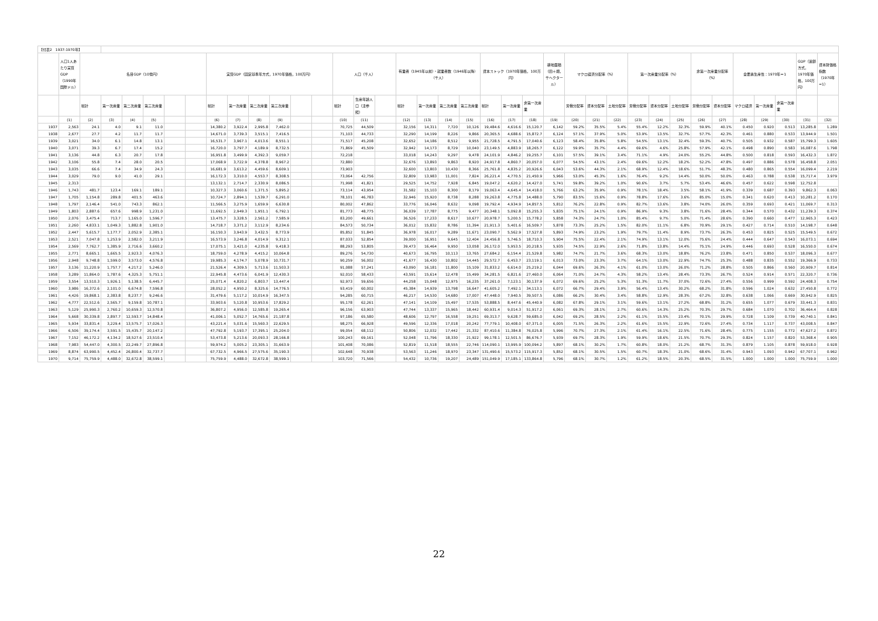| 【付表2 1937-1970年】 | | | | | | | | | | | | | | | | | | | | | | | | | | | | | | | | | | | | | |
| --- | --- | --- | --- | --- | --- | --- | --- | --- | --- | --- | --- | --- | --- | --- | --- | --- | --- | --- | --- | --- | --- | --- | --- | --- | --- | --- | --- | --- | --- | --- | --- | --- | --- | --- | --- | --- | --- |
| | 人口1人あたり実質GDP（1990年国際ドル） | 名目GDP（10億円） | | | | | | 実質GDP（固定基準年方式，1970年価格，100万円） | | | | | | 人口（千人） | | | 有業者（1945年以前）・就業者数（1946年以降）（千人） | | | | 資本ストック（1970年価格，100万円） | | | 耕地面積（田＋畑，千ヘクタール） | マクロ経済分配率（%） | | | 第一次産業分配率（%） | | | 非第一次産業分配率（%） | | 全要素生産性：1970年＝1 | | | GDP（連鎖方式，1970年価格，100万円） | 資本財価格指数（1970年=1） |
| | | 総計 | 第一次産業 | 第二次産業 | 第三次産業 | | | 総計 | 第一次産業 | 第二次産業 | 第三次産業 | | | 総計 | 生産年齢人口（注参照） | | 総計 | 第一次産業 | 第二次産業 | 第三次産業 | 総計 | 第一次産業 | 非第一次産業 | | 労働分配率 | 資本分配率 | 土地分配率 | 労働分配率 | 資本分配率 | 土地分配率 | 労働分配率 | 資本分配率 | マクロ経済 | 第一次産業 | 非第一次産業 | | |
| | (1) | (2) | (3) | (4) | (5) | | | (6) | (7) | (8) | (9) | | | (10) | (11) | | (12) | (13) | (14) | (15) | (16) | (17) | (18) | (19) | (20) | (21) | (22) | (23) | (24) | (25) | (26) | (27) | (28) | (29) | (30) | (31) | (32) |
| 1937 | 2,563 | 24.1 | 4.0 | 9.1 | 11.0 | | | 14,380.2 | 3,922.4 | 2,995.8 | 7,462.0 | | | 70,725 | 44,509 | | 32,156 | 14,311 | 7,720 | 10,126 | 19,484.6 | 4,616.6 | 15,120.7 | 6,142 | 59.2% | 35.5% | 5.4% | 55.4% | 12.2% | 32.3% | 59.9% | 40.1% | 0.450 | 0.920 | 0.513 | 13,285.8 | 1.289 |
| 1938 | 2,677 | 27.7 | 4.2 | 11.7 | 11.7 | | | 14,671.0 | 3,739.3 | 3,515.1 | 7,416.5 | | | 71,103 | 44,733 | | 32,290 | 14,199 | 8,226 | 9,866 | 20,365.5 | 4,688.6 | 15,872.7 | 6,124 | 57.1% | 37.9% | 5.0% | 53.9% | 13.5% | 32.7% | 57.7% | 42.3% | 0.461 | 0.880 | 0.533 | 13,944.9 | 1.501 |
| 1939 | 3,021 | 34.0 | 6.1 | 14.8 | 13.1 | | | 16,531.7 | 3,967.1 | 4,013.6 | 8,551.1 | | | 71,517 | 45,208 | | 32,652 | 14,186 | 8,512 | 9,955 | 21,728.5 | 4,791.5 | 17,040.6 | 6,123 | 58.4% | 35.8% | 5.8% | 54.5% | 13.1% | 32.4% | 59.3% | 40.7% | 0.505 | 0.932 | 0.587 | 15,799.3 | 1.605 |
| 1940 | 3,071 | 39.3 | 6.7 | 17.4 | 15.2 | | | 16,720.0 | 3,797.7 | 4,189.9 | 8,732.5 | | | 71,869 | 45,509 | | 32,942 | 14,173 | 8,729 | 10,040 | 23,149.5 | 4,883.9 | 18,265.7 | 6,122 | 59.9% | 35.7% | 4.4% | 69.6% | 4.6% | 25.8% | 57.9% | 42.1% | 0.498 | 0.890 | 0.583 | 16,087.6 | 1.798 |
| 1941 | 3,136 | 44.8 | 6.3 | 20.7 | 17.8 | | | 16,951.8 | 3,499.9 | 4,392.3 | 9,059.7 | | | 72,218 | | | 33,018 | 14,243 | 9,297 | 9,478 | 24,101.9 | 4,846.2 | 19,255.7 | 6,101 | 57.5% | 39.1% | 3.4% | 71.1% | 4.9% | 24.0% | 55.2% | 44.8% | 0.500 | 0.818 | 0.593 | 16,432.3 | 1.872 |
| 1942 | 3,106 | 55.8 | 7.4 | 28.0 | 20.5 | | | 17,068.9 | 3,722.9 | 4,378.8 | 8,967.2 | | | 72,880 | | | 32,676 | 13,893 | 9,863 | 8,920 | 24,917.8 | 4,860.7 | 20,057.0 | 6,077 | 54.5% | 43.1% | 2.4% | 69.6% | 12.2% | 18.2% | 52.2% | 47.8% | 0.497 | 0.886 | 0.578 | 16,458.8 | 2.051 |
| 1943 | 3,035 | 66.6 | 7.4 | 34.9 | 24.3 | | | 16,681.9 | 3,613.2 | 4,459.6 | 8,609.1 | | | 73,903 | | | 32,600 | 13,803 | 10,430 | 8,366 | 25,761.8 | 4,835.2 | 20,926.6 | 6,043 | 53.6% | 44.3% | 2.1% | 68.9% | 12.4% | 18.6% | 51.7% | 48.3% | 0.480 | 0.865 | 0.554 | 16,099.4 | 2.219 |
| 1944 | 3,029 | 79.0 | 9.0 | 41.0 | 29.1 | | | 16,172.3 | 3,310.0 | 4,553.7 | 8,308.5 | | | 73,064 | 42,756 | | 32,809 | 13,983 | 11,001 | 7,824 | 26,221.4 | 4,770.5 | 21,450.9 | 5,966 | 53.0% | 45.3% | 1.6% | 76.4% | 9.2% | 14.4% | 50.0% | 50.0% | 0.463 | 0.788 | 0.538 | 15,717.4 | 3.979 |
| 1945 | 2,313 | | | | | | | 13,132.1 | 2,714.7 | 2,330.9 | 8,086.5 | | | 71,998 | 41,821 | | 29,525 | 14,752 | 7,928 | 6,845 | 19,047.2 | 4,620.2 | 14,427.0 | 5,741 | 59.8% | 39.2% | 1.0% | 90.6% | 3.7% | 5.7% | 53.4% | 46.6% | 0.457 | 0.622 | 0.598 | 12,752.8 | |
| 1946 | 1,743 | 481.7 | 123.4 | 169.1 | 189.1 | | | 10,327.3 | 3,060.6 | 1,371.5 | 5,895.2 | | | 73,114 | 43,954 | | 31,582 | 15,103 | 8,300 | 8,179 | 19,063.4 | 4,645.4 | 14,418.0 | 5,766 | 63.2% | 35.9% | 0.9% | 78.1% | 18.4% | 3.5% | 58.1% | 41.9% | 0.339 | 0.687 | 0.393 | 9,862.3 | 0.063 |
| 1947 | 1,705 | 1,154.8 | 289.8 | 401.5 | 463.6 | | | 10,724.7 | 2,894.1 | 1,539.7 | 6,291.0 | | | 78,101 | 46,783 | | 32,946 | 15,920 | 8,738 | 8,288 | 19,263.8 | 4,775.8 | 14,488.0 | 5,790 | 83.5% | 15.6% | 0.9% | 78.8% | 17.6% | 3.6% | 85.0% | 15.0% | 0.341 | 0.620 | 0.413 | 10,281.2 | 0.170 |
| 1948 | 1,797 | 2,146.4 | 541.0 | 743.3 | 862.1 | | | 11,566.5 | 3,275.9 | 1,659.9 | 6,630.8 | | | 80,002 | 47,862 | | 33,776 | 16,046 | 8,632 | 9,098 | 19,792.4 | 4,934.9 | 14,857.5 | 5,812 | 76.2% | 22.8% | 0.9% | 82.7% | 13.6% | 3.8% | 74.0% | 26.0% | 0.359 | 0.693 | 0.421 | 11,069.7 | 0.313 |
| 1949 | 1,803 | 2,887.6 | 657.6 | 998.9 | 1,231.0 | | | 11,692.5 | 2,949.3 | 1,951.1 | 6,792.1 | | | 81,773 | 48,775 | | 36,039 | 17,787 | 8,775 | 9,477 | 20,348.1 | 5,092.8 | 15,255.3 | 5,835 | 75.1% | 24.1% | 0.9% | 86.9% | 9.3% | 3.8% | 71.6% | 28.4% | 0.344 | 0.570 | 0.432 | 11,239.3 | 0.374 |
| 1950 | 2,076 | 3,475.4 | 713.7 | 1,165.0 | 1,596.7 | | | 13,475.7 | 3,328.5 | 2,561.2 | 7,585.9 | | | 83,200 | 49,661 | | 36,526 | 17,233 | 8,617 | 10,677 | 20,978.7 | 5,200.5 | 15,778.2 | 5,858 | 74.3% | 24.7% | 1.0% | 85.4% | 9.7% | 5.0% | 71.4% | 28.6% | 0.390 | 0.660 | 0.477 | 12,965.3 | 0.423 |
| 1951 | 2,260 | 4,833.1 | 1,049.3 | 1,882.8 | 1,901.0 | | | 14,718.7 | 3,371.2 | 3,112.9 | 8,234.6 | | | 84,573 | 50,734 | | 36,012 | 15,832 | 8,786 | 11,394 | 21,911.3 | 5,401.6 | 16,509.7 | 5,878 | 73.3% | 25.2% | 1.5% | 82.0% | 11.1% | 6.8% | 70.9% | 29.1% | 0.427 | 0.714 | 0.510 | 14,198.7 | 0.648 |
| 1952 | 2,447 | 5,615.7 | 1,177.7 | 2,052.9 | 2,385.1 | | | 16,150.3 | 3,943.9 | 3,432.5 | 8,773.9 | | | 85,852 | 51,845 | | 36,978 | 16,017 | 9,289 | 11,671 | 23,090.7 | 5,562.9 | 17,527.8 | 5,893 | 74.9% | 23.2% | 1.9% | 79.7% | 11.4% | 8.9% | 73.7% | 26.3% | 0.453 | 0.825 | 0.525 | 15,549.5 | 0.672 |
| 1953 | 2,521 | 7,047.8 | 1,253.9 | 2,582.0 | 3,211.9 | | | 16,573.9 | 3,246.8 | 4,014.9 | 9,312.1 | | | 87,033 | 52,854 | | 39,000 | 16,951 | 9,645 | 12,404 | 24,456.8 | 5,746.5 | 18,710.3 | 5,904 | 75.5% | 22.4% | 2.1% | 74.9% | 13.1% | 12.0% | 75.6% | 24.4% | 0.444 | 0.647 | 0.543 | 16,073.1 | 0.694 |
| 1954 | 2,569 | 7,762.7 | 1,385.9 | 2,716.6 | 3,660.2 | | | 17,075.1 | 3,421.0 | 4,235.8 | 9,418.3 | | | 88,293 | 53,805 | | 39,473 | 16,464 | 9,950 | 13,058 | 26,172.0 | 5,953.5 | 20,218.5 | 5,935 | 74.5% | 22.9% | 2.6% | 71.8% | 13.8% | 14.4% | 75.1% | 24.9% | 0.446 | 0.693 | 0.528 | 16,550.0 | 0.674 |
| 1955 | 2,771 | 8,665.1 | 1,665.5 | 2,923.3 | 4,076.3 | | | 18,759.0 | 4,278.9 | 4,415.2 | 10,064.8 | | | 89,276 | 54,730 | | 40,673 | 16,795 | 10,113 | 13,765 | 27,684.2 | 6,154.4 | 21,529.8 | 5,982 | 74.7% | 21.7% | 3.6% | 68.3% | 13.0% | 18.8% | 76.2% | 23.8% | 0.471 | 0.850 | 0.537 | 18,096.3 | 0.677 |
| 1956 | 2,948 | 9,748.8 | 1,599.0 | 3,573.0 | 4,576.8 | | | 19,985.3 | 4,174.7 | 5,078.9 | 10,731.7 | | | 90,259 | 56,002 | | 41,677 | 16,430 | 10,802 | 14,445 | 29,572.7 | 6,453.7 | 23,119.1 | 6,013 | 73.0% | 23.3% | 3.7% | 64.1% | 13.0% | 22.9% | 74.7% | 25.3% | 0.488 | 0.835 | 0.552 | 19,366.9 | 0.733 |
| 1957 | 3,136 | 11,220.9 | 1,757.7 | 4,217.2 | 5,246.0 | | | 21,526.4 | 4,309.5 | 5,713.6 | 11,503.3 | | | 91,088 | 57,241 | | 43,090 | 16,181 | 11,800 | 15,109 | 31,833.2 | 6,614.0 | 25,219.2 | 6,044 | 69.6% | 26.3% | 4.1% | 61.0% | 13.0% | 26.0% | 71.2% | 28.8% | 0.505 | 0.866 | 0.560 | 20,909.7 | 0.814 |
| 1958 | 3,289 | 11,864.0 | 1,787.6 | 4,325.3 | 5,751.1 | | | 22,945.8 | 4,473.6 | 6,041.9 | 12,430.3 | | | 92,010 | 58,433 | | 43,591 | 15,614 | 12,478 | 15,499 | 34,281.5 | 6,821.6 | 27,460.0 | 6,064 | 71.0% | 24.7% | 4.3% | 58.2% | 13.4% | 28.4% | 73.3% | 26.7% | 0.524 | 0.914 | 0.571 | 22,320.7 | 0.736 |
| 1959 | 3,554 | 13,510.3 | 1,926.1 | 5,138.5 | 6,445.7 | | | 25,071.4 | 4,820.2 | 6,803.7 | 13,447.4 | | | 92,973 | 59,656 | | 44,258 | 15,048 | 12,975 | 16,235 | 37,261.0 | 7,123.1 | 30,137.9 | 6,072 | 69.6% | 25.2% | 5.3% | 51.3% | 11.7% | 37.0% | 72.6% | 27.4% | 0.556 | 0.999 | 0.592 | 24,408.3 | 0.754 |
| 1960 | 3,986 | 16,372.6 | 2,101.0 | 6,674.8 | 7,596.8 | | | 28,052.2 | 4,950.2 | 8,325.6 | 14,776.5 | | | 93,419 | 60,002 | | 45,384 | 14,939 | 13,798 | 16,647 | 41,605.2 | 7,492.1 | 34,113.1 | 6,072 | 66.7% | 29.4% | 3.9% | 56.4% | 13.4% | 30.2% | 68.2% | 31.8% | 0.596 | 1.024 | 0.632 | 27,450.8 | 0.772 |
| 1961 | 4,426 | 19,868.1 | 2,383.8 | 8,237.7 | 9,246.6 | | | 31,479.6 | 5,117.2 | 10,014.9 | 16,347.5 | | | 94,285 | 60,715 | | 46,217 | 14,530 | 14,680 | 17,007 | 47,448.0 | 7,940.5 | 39,507.5 | 6,086 | 66.2% | 30.4% | 3.4% | 58.8% | 12.9% | 28.3% | 67.2% | 32.8% | 0.638 | 1.066 | 0.669 | 30,942.9 | 0.825 |
| 1962 | 4,777 | 22,512.6 | 2,565.7 | 9,159.8 | 10,787.1 | | | 33,903.6 | 5,120.8 | 10,953.6 | 17,829.2 | | | 95,178 | 62,261 | | 47,141 | 14,109 | 15,497 | 17,535 | 53,888.5 | 8,447.6 | 45,440.9 | 6,082 | 67.8% | 29.1% | 3.1% | 59.6% | 13.1% | 27.2% | 68.8% | 31.2% | 0.655 | 1.077 | 0.679 | 33,441.3 | 0.831 |
| 1963 | 5,129 | 25,990.3 | 2,760.2 | 10,659.3 | 12,570.8 | | | 36,807.2 | 4,956.0 | 12,585.8 | 19,265.4 | | | 96,156 | 63,903 | | 47,744 | 13,337 | 15,965 | 18,442 | 60,931.4 | 9,014.3 | 51,917.2 | 6,061 | 69.3% | 28.1% | 2.7% | 60.6% | 14.3% | 25.2% | 70.3% | 29.7% | 0.684 | 1.070 | 0.702 | 36,464.4 | 0.828 |
| 1964 | 5,668 | 30,339.8 | 2,897.7 | 12,593.7 | 14,848.4 | | | 41,006.1 | 5,052.7 | 14,765.6 | 21,187.8 | | | 97,186 | 65,580 | | 48,606 | 12,797 | 16,558 | 19,251 | 69,313.7 | 9,628.7 | 59,685.0 | 6,042 | 69.2% | 28.5% | 2.2% | 61.1% | 15.5% | 23.4% | 70.1% | 29.9% | 0.728 | 1.109 | 0.739 | 40,740.1 | 0.841 |
| 1965 | 5,934 | 33,831.4 | 3,229.4 | 13,575.7 | 17,026.3 | | | 43,221.4 | 5,031.6 | 15,560.3 | 22,629.5 | | | 98,275 | 66,928 | | 49,596 | 12,336 | 17,018 | 20,242 | 77,779.1 | 10,408.0 | 67,371.0 | 6,005 | 71.5% | 26.3% | 2.2% | 61.6% | 15.5% | 22.9% | 72.6% | 27.4% | 0.734 | 1.117 | 0.737 | 43,008.5 | 0.847 |
| 1966 | 6,506 | 39,174.4 | 3,591.5 | 15,435.7 | 20,147.2 | | | 47,792.8 | 5,193.7 | 17,395.1 | 25,204.0 | | | 99,054 | 68,112 | | 50,806 | 12,032 | 17,442 | 21,332 | 87,410.6 | 11,384.8 | 76,025.8 | 5,996 | 70.7% | 27.3% | 2.1% | 61.4% | 16.1% | 22.5% | 71.6% | 28.4% | 0.775 | 1.155 | 0.772 | 47,627.2 | 0.872 |
| 1967 | 7,152 | 46,172.2 | 4,134.2 | 18,527.6 | 23,510.4 | | | 53,473.8 | 5,213.6 | 20,093.3 | 28,166.8 | | | 100,243 | 69,161 | | 52,048 | 11,796 | 18,330 | 21,922 | 99,178.1 | 12,501.5 | 86,676.7 | 5,939 | 69.7% | 28.3% | 1.9% | 59.9% | 18.6% | 21.5% | 70.7% | 29.3% | 0.824 | 1.157 | 0.820 | 53,368.4 | 0.905 |
| 1968 | 7,983 | 54,447.0 | 4,300.5 | 22,249.7 | 27,896.8 | | | 59,974.2 | 5,005.2 | 23,305.1 | 31,663.9 | | | 101,408 | 70,086 | | 52,819 | 11,518 | 18,555 | 22,746 | 114,090.1 | 13,995.9 | 100,094.2 | 5,897 | 68.1% | 30.2% | 1.7% | 60.8% | 18.0% | 21.2% | 68.7% | 31.3% | 0.879 | 1.105 | 0.878 | 59,918.0 | 0.928 |
| 1969 | 8,874 | 63,990.5 | 4,452.4 | 26,800.4 | 32,737.7 | | | 67,732.5 | 4,966.5 | 27,575.6 | 35,190.3 | | | 102,648 | 70,938 | | 53,563 | 11,246 | 18,970 | 23,347 | 131,490.6 | 15,573.2 | 115,917.3 | 5,852 | 68.1% | 30.5% | 1.5% | 60.7% | 18.3% | 21.0% | 68.6% | 31.4% | 0.943 | 1.093 | 0.942 | 67,707.1 | 0.962 |
| 1970 | 9,714 | 75,759.9 | 4,488.0 | 32,672.8 | 38,599.1 | | | 75,759.9 | 4,488.0 | 32,672.8 | 38,599.1 | | | 103,720 | 71,566 | | 54,432 | 10,736 | 19,207 | 24,489 | 151,049.9 | 17,185.1 | 133,864.8 | 5,796 | 68.1% | 30.7% | 1.2% | 61.2% | 18.5% | 20.3% | 68.5% | 31.5% | 1.000 | 1.000 | 1.000 | 75,759.9 | 1.000 |
22